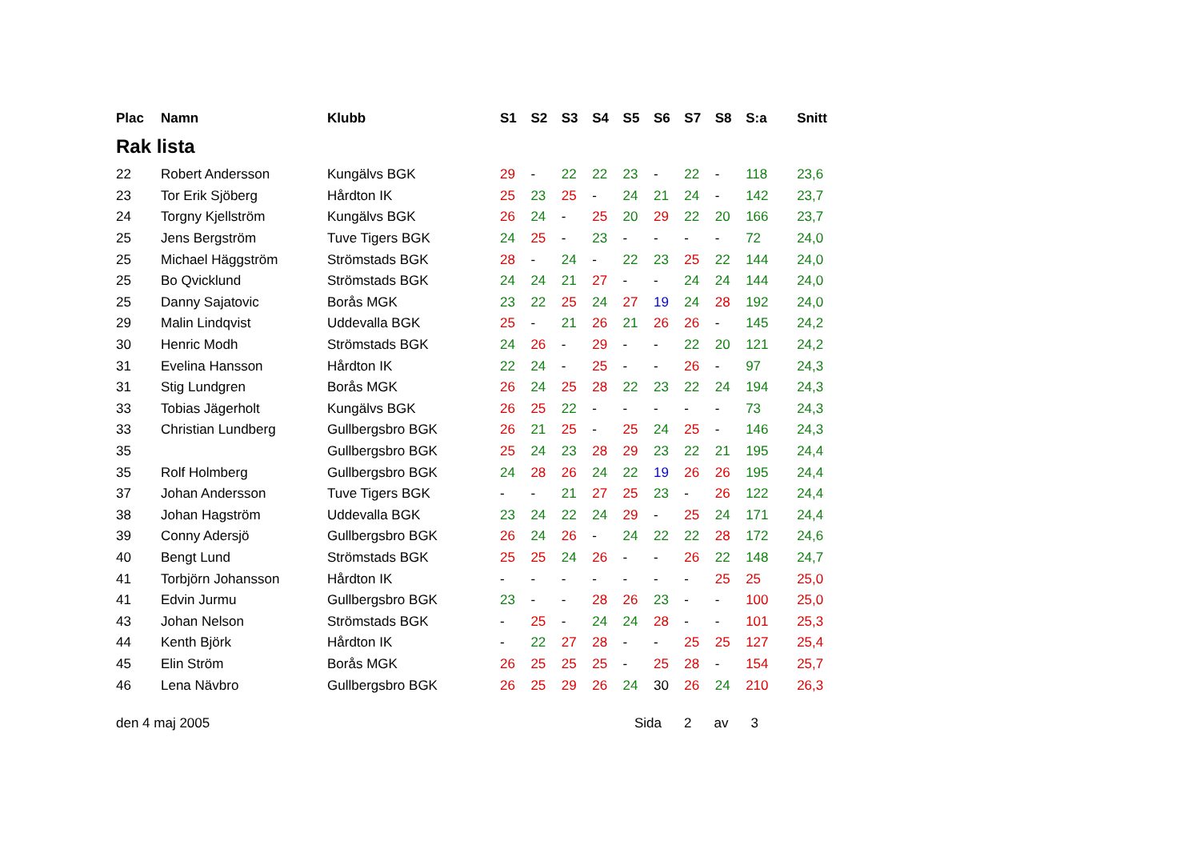| Plac | Namn | Klubb | S1 | S2 | S3 | S4 | S5 | S6 | S7 | S8 | S:a | Snitt |
| --- | --- | --- | --- | --- | --- | --- | --- | --- | --- | --- | --- | --- |
Rak lista
| 22 | Robert Andersson | Kungälvs BGK | 29 | - | 22 | 22 | 23 | - | 22 | - | 118 | 23,6 |
| 23 | Tor Erik Sjöberg | Hårdton IK | 25 | 23 | 25 | - | 24 | 21 | 24 | - | 142 | 23,7 |
| 24 | Torgny Kjellström | Kungälvs BGK | 26 | 24 | - | 25 | 20 | 29 | 22 | 20 | 166 | 23,7 |
| 25 | Jens Bergström | Tuve Tigers BGK | 24 | 25 | - | 23 | - | - | - | - | 72 | 24,0 |
| 25 | Michael Häggström | Strömstads BGK | 28 | - | 24 | - | 22 | 23 | 25 | 22 | 144 | 24,0 |
| 25 | Bo Qvicklund | Strömstads BGK | 24 | 24 | 21 | 27 | - | - | 24 | 24 | 144 | 24,0 |
| 25 | Danny Sajatovic | Borås MGK | 23 | 22 | 25 | 24 | 27 | 19 | 24 | 28 | 192 | 24,0 |
| 29 | Malin Lindqvist | Uddevalla BGK | 25 | - | 21 | 26 | 21 | 26 | 26 | - | 145 | 24,2 |
| 30 | Henric Modh | Strömstads BGK | 24 | 26 | - | 29 | - | - | 22 | 20 | 121 | 24,2 |
| 31 | Evelina Hansson | Hårdton IK | 22 | 24 | - | 25 | - | - | 26 | - | 97 | 24,3 |
| 31 | Stig Lundgren | Borås MGK | 26 | 24 | 25 | 28 | 22 | 23 | 22 | 24 | 194 | 24,3 |
| 33 | Tobias Jägerholt | Kungälvs BGK | 26 | 25 | 22 | - | - | - | - | - | 73 | 24,3 |
| 33 | Christian Lundberg | Gullbergsbro BGK | 26 | 21 | 25 | - | 25 | 24 | 25 | - | 146 | 24,3 |
| 35 | | Gullbergsbro BGK | 25 | 24 | 23 | 28 | 29 | 23 | 22 | 21 | 195 | 24,4 |
| 35 | Rolf Holmberg | Gullbergsbro BGK | 24 | 28 | 26 | 24 | 22 | 19 | 26 | 26 | 195 | 24,4 |
| 37 | Johan Andersson | Tuve Tigers BGK | - | - | 21 | 27 | 25 | 23 | - | 26 | 122 | 24,4 |
| 38 | Johan Hagström | Uddevalla BGK | 23 | 24 | 22 | 24 | 29 | - | 25 | 24 | 171 | 24,4 |
| 39 | Conny Adersjö | Gullbergsbro BGK | 26 | 24 | 26 | - | 24 | 22 | 22 | 28 | 172 | 24,6 |
| 40 | Bengt Lund | Strömstads BGK | 25 | 25 | 24 | 26 | - | - | 26 | 22 | 148 | 24,7 |
| 41 | Torbjörn Johansson | Hårdton IK | - | - | - | - | - | - | - | 25 | 25 | 25,0 |
| 41 | Edvin Jurmu | Gullbergsbro BGK | 23 | - | - | 28 | 26 | 23 | - | - | 100 | 25,0 |
| 43 | Johan Nelson | Strömstads BGK | - | 25 | - | 24 | 24 | 28 | - | - | 101 | 25,3 |
| 44 | Kenth Björk | Hårdton IK | - | 22 | 27 | 28 | - | - | 25 | 25 | 127 | 25,4 |
| 45 | Elin Ström | Borås MGK | 26 | 25 | 25 | 25 | - | 25 | 28 | - | 154 | 25,7 |
| 46 | Lena Nävbro | Gullbergsbro BGK | 26 | 25 | 29 | 26 | 24 | 30 | 26 | 24 | 210 | 26,3 |
den 4 maj 2005 Sida 2 av 3